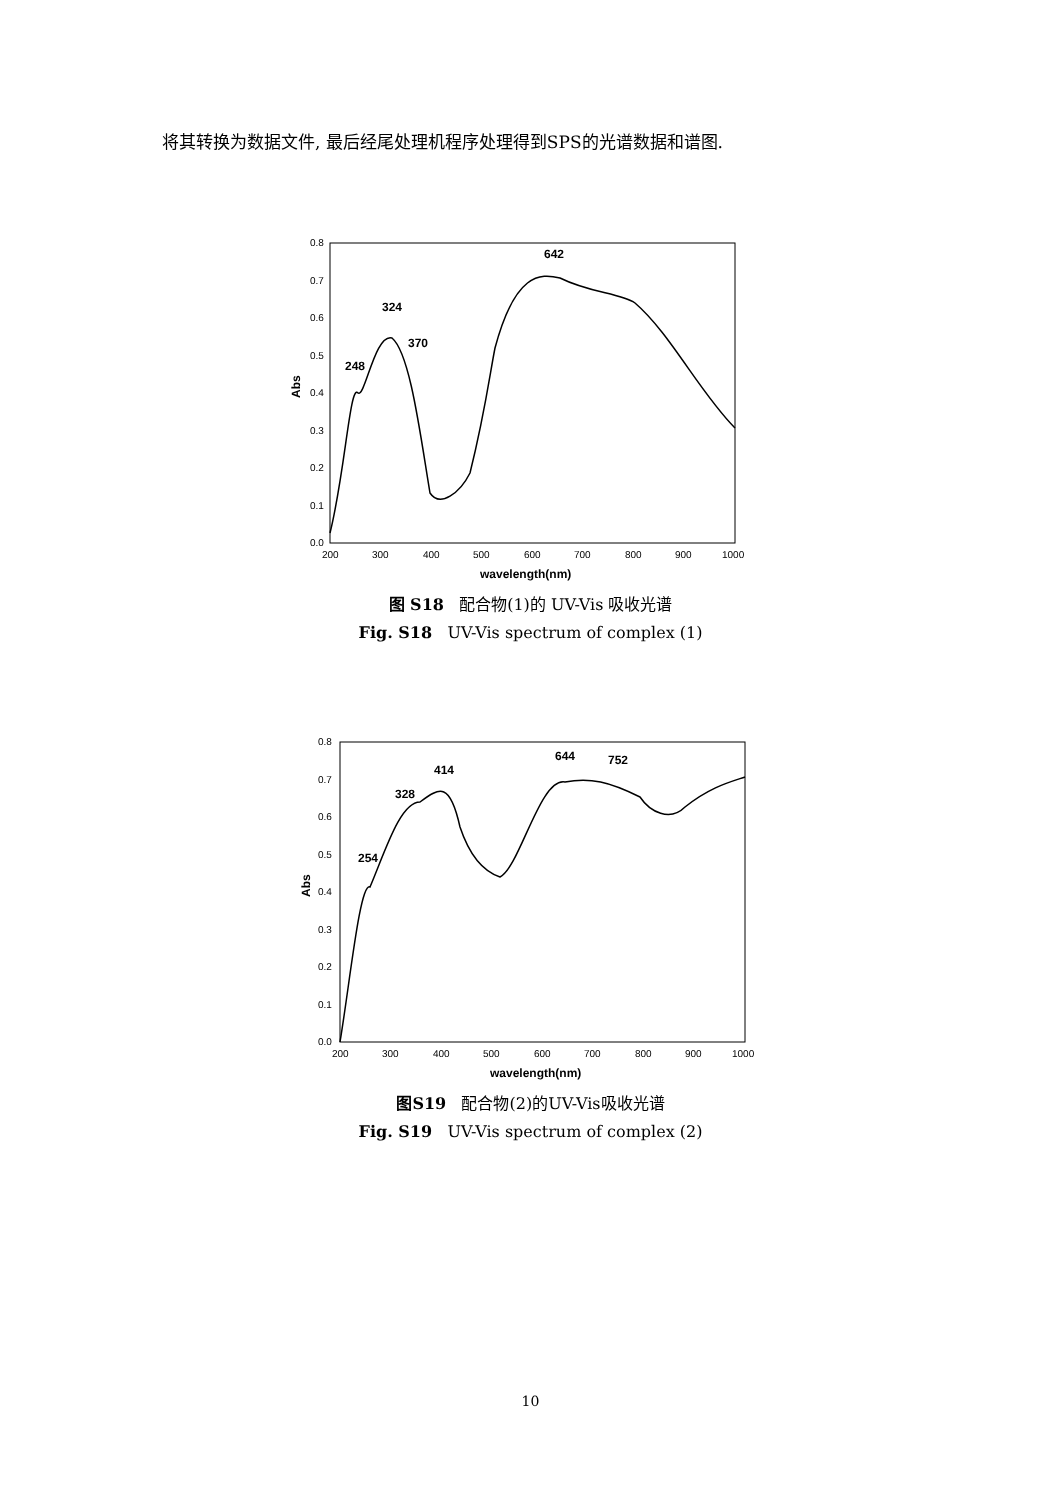将其转换为数据文件, 最后经尾处理机程序处理得到SPS的光谱数据和谱图.
0.0
0.1
0.2
0.3
0.4
0.5
0.6
0.7
0.8
200
300
400
500
600
700
800
900
1000
wavelength(nm)
Abs
248
324
370
642
图 S18 配合物(1)的 UV-Vis 吸收光谱
Fig. S18 UV-Vis spectrum of complex (1)
0.0
0.1
0.2
0.3
0.4
0.5
0.6
0.7
0.8
200
300
400
500
600
700
800
900
1000
wavelength(nm)
Abs
254
328
414
644
752
图S19 配合物(2)的UV-Vis吸收光谱
Fig. S19 UV-Vis spectrum of complex (2)
10